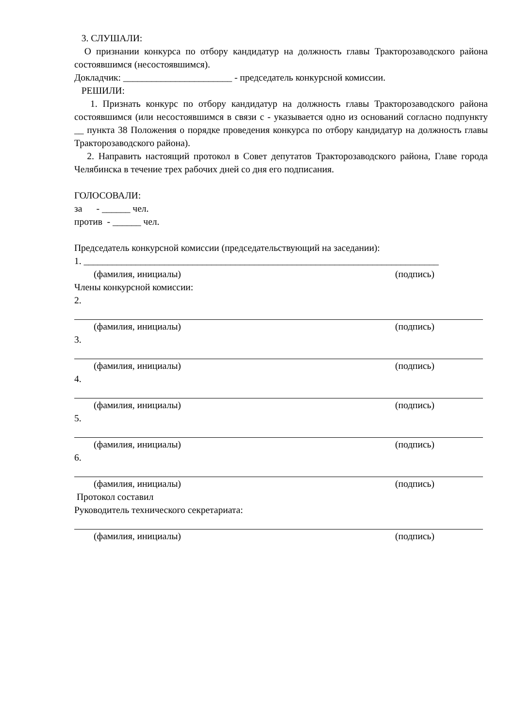3. СЛУШАЛИ:
О признании конкурса по отбору кандидатур на должность главы Тракторозаводского района состоявшимся (несостоявшимся).
Докладчик: _______________________ - председатель конкурсной комиссии.
РЕШИЛИ:
1. Признать конкурс по отбору кандидатур на должность главы Тракторозаводского района состоявшимся (или несостоявшимся в связи с - указывается одно из оснований согласно подпункту __ пункта 38 Положения о порядке проведения конкурса по отбору кандидатур на должность главы Тракторозаводского района).
2. Направить настоящий протокол в Совет депутатов Тракторозаводского района, Главе города Челябинска в течение трех рабочих дней со дня его подписания.
ГОЛОСОВАЛИ:
за - ______ чел.
против - ______ чел.
Председатель конкурсной комиссии (председательствующий на заседании):
1. ___________________________________________________________________________
(фамилия, инициалы) (подпись)
Члены конкурсной комиссии:
2.
(фамилия, инициалы) (подпись)
3.
(фамилия, инициалы) (подпись)
4.
(фамилия, инициалы) (подпись)
5.
(фамилия, инициалы) (подпись)
6.
(фамилия, инициалы) (подпись)
Протокол составил
Руководитель технического секретариата:
(фамилия, инициалы) (подпись)